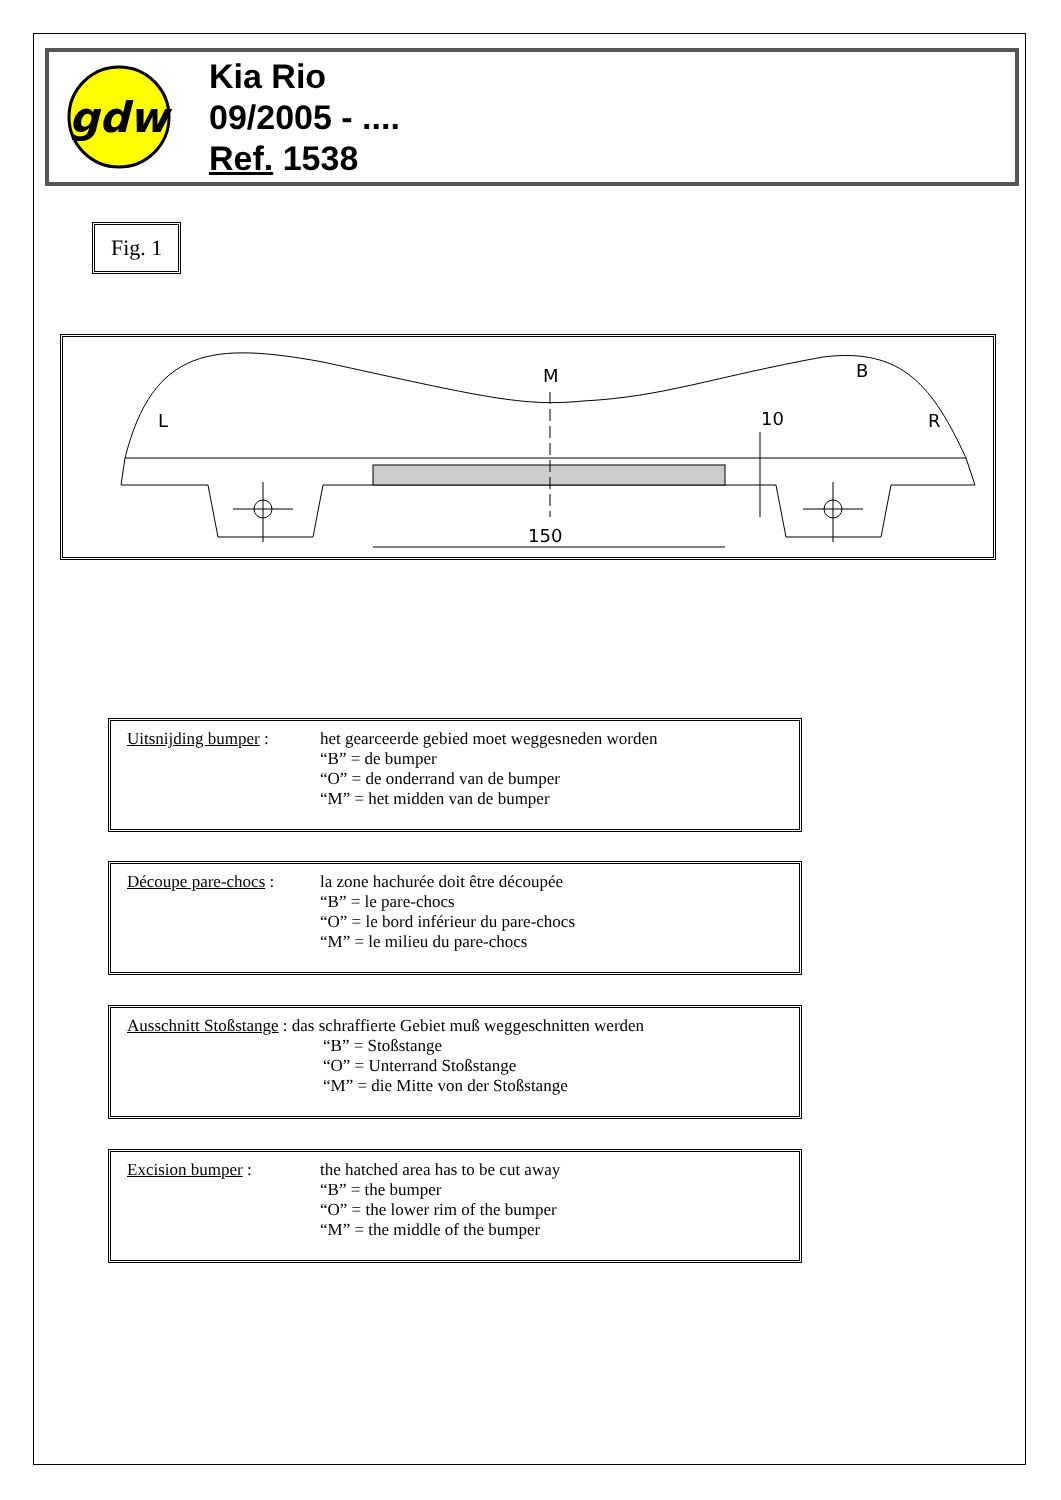gdw
Kia Rio
09/2005 - ....
Ref. 1538
Fig. 1
M
B
L
R
10
150
Uitsnijding bumper :
het gearceerde gebied moet weggesneden worden
“B” = de bumper
“O” = de onderrand van de bumper
“M” = het midden van de bumper
Découpe pare-chocs :
la zone hachurée doit être découpée
“B” = le pare-chocs
“O” = le bord inférieur du pare-chocs
“M” = le milieu du pare-chocs
Ausschnitt Stoßstange : das schraffierte Gebiet muß weggeschnitten werden
“B” = Stoßstange
“O” = Unterrand Stoßstange
“M” = die Mitte von der Stoßstange
Excision bumper : the hatched area has to be cut away
“B” = the bumper
“O” = the lower rim of the bumper
“M” = the middle of the bumper